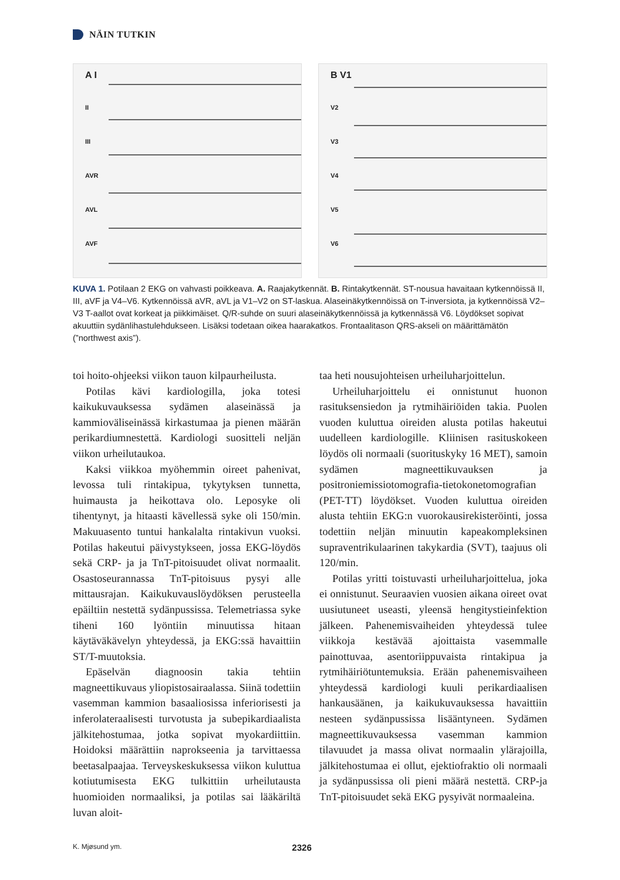NÄIN TUTKIN
A I
II
III
AVR
AVL
AVF
B V1
V2
V3
V4
V5
V6
KUVA 1. Potilaan 2 EKG on vahvasti poikkeava. A. Raajakytkennät. B. Rintakytkennät. ST-nousua havaitaan kytkennöissä II, III, aVF ja V4–V6. Kytkennöissä aVR, aVL ja V1–V2 on ST-laskua. Alaseinäkytkennöissä on T-inversiota, ja kytkennöissä V2–V3 T-aallot ovat korkeat ja piikkimäiset. Q/R-suhde on suuri alaseinäkytkennöissä ja kytkennässä V6. Löydökset sopivat akuuttiin sydänlihastulehdukseen. Lisäksi todetaan oikea haarakatkos. Frontaalitason QRS-akseli on määrittämätön (”northwest axis”).
toi hoito-ohjeeksi viikon tauon kilpaurheilusta.
Potilas kävi kardiologilla, joka totesi kaikukuvauksessa sydämen alaseinässä ja kammioväliseinässä kirkastumaa ja pienen määrän perikardiumnestettä. Kardiologi suositteli neljän viikon urheilutaukoa.
Kaksi viikkoa myöhemmin oireet pahenivat, levossa tuli rintakipua, tykytyksen tunnetta, huimausta ja heikottava olo. Leposyke oli tihentynyt, ja hitaasti kävellessä syke oli 150/min. Makuuasento tuntui hankalalta rintakivun vuoksi. Potilas hakeutui päivystykseen, jossa EKG-löydös sekä CRP- ja ja TnT-pitoisuudet olivat normaalit. Osastoseurannassa TnT-pitoisuus pysyi alle mittausrajan. Kaikukuvauslöydöksen perusteella epäiltiin nestettä sydänpussissa. Telemetriassa syke tiheni 160 lyöntiin minuutissa hitaan käytäväkävelyn yhteydessä, ja EKG:ssä havaittiin ST/T-muutoksia.
Epäselvän diagnoosin takia tehtiin magneettikuvaus yliopistosairaalassa. Siinä todettiin vasemman kammion basaaliosissa inferiorisesti ja inferolateraalisesti turvotusta ja subepikardiaalista jälkitehostumaa, jotka sopivat myokardiittiin. Hoidoksi määrättiin naprokseenia ja tarvittaessa beetasalpaajaa. Terveyskeskuksessa viikon kuluttua kotiutumisesta EKG tulkittiin urheilutausta huomioiden normaaliksi, ja potilas sai lääkäriltä luvan aloit-
taa heti nousujohteisen urheiluharjoittelun.
Urheiluharjoittelu ei onnistunut huonon rasituksensiedon ja rytmihäiriöiden takia. Puolen vuoden kuluttua oireiden alusta potilas hakeutui uudelleen kardiologille. Kliinisen rasituskokeen löydös oli normaali (suorituskyky 16 MET), samoin sydämen magneettikuvauksen ja positroniemissiotomografia-tietokonetomografian (PET-TT) löydökset. Vuoden kuluttua oireiden alusta tehtiin EKG:n vuorokausirekisteröinti, jossa todettiin neljän minuutin kapeakompleksinen supraventrikulaarinen takykardia (SVT), taajuus oli 120/min.
Potilas yritti toistuvasti urheiluharjoittelua, joka ei onnistunut. Seuraavien vuosien aikana oireet ovat uusiutuneet useasti, yleensä hengitystieinfektion jälkeen. Pahenemisvaiheiden yhteydessä tulee viikkoja kestävää ajoittaista vasemmalle painottuvaa, asentoriippuvaista rintakipua ja rytmihäiriötuntemuksia. Erään pahenemisvaiheen yhteydessä kardiologi kuuli perikardiaalisen hankausäänen, ja kaikukuvauksessa havaittiin nesteen sydänpussissa lisääntyneen. Sydämen magneettikuvauksessa vasemman kammion tilavuudet ja massa olivat normaalin ylärajoilla, jälkitehostumaa ei ollut, ejektiofraktio oli normaali ja sydänpussissa oli pieni määrä nestettä. CRP-ja TnT-pitoisuudet sekä EKG pysyivät normaaleina.
K. Mjøsund ym. 2326